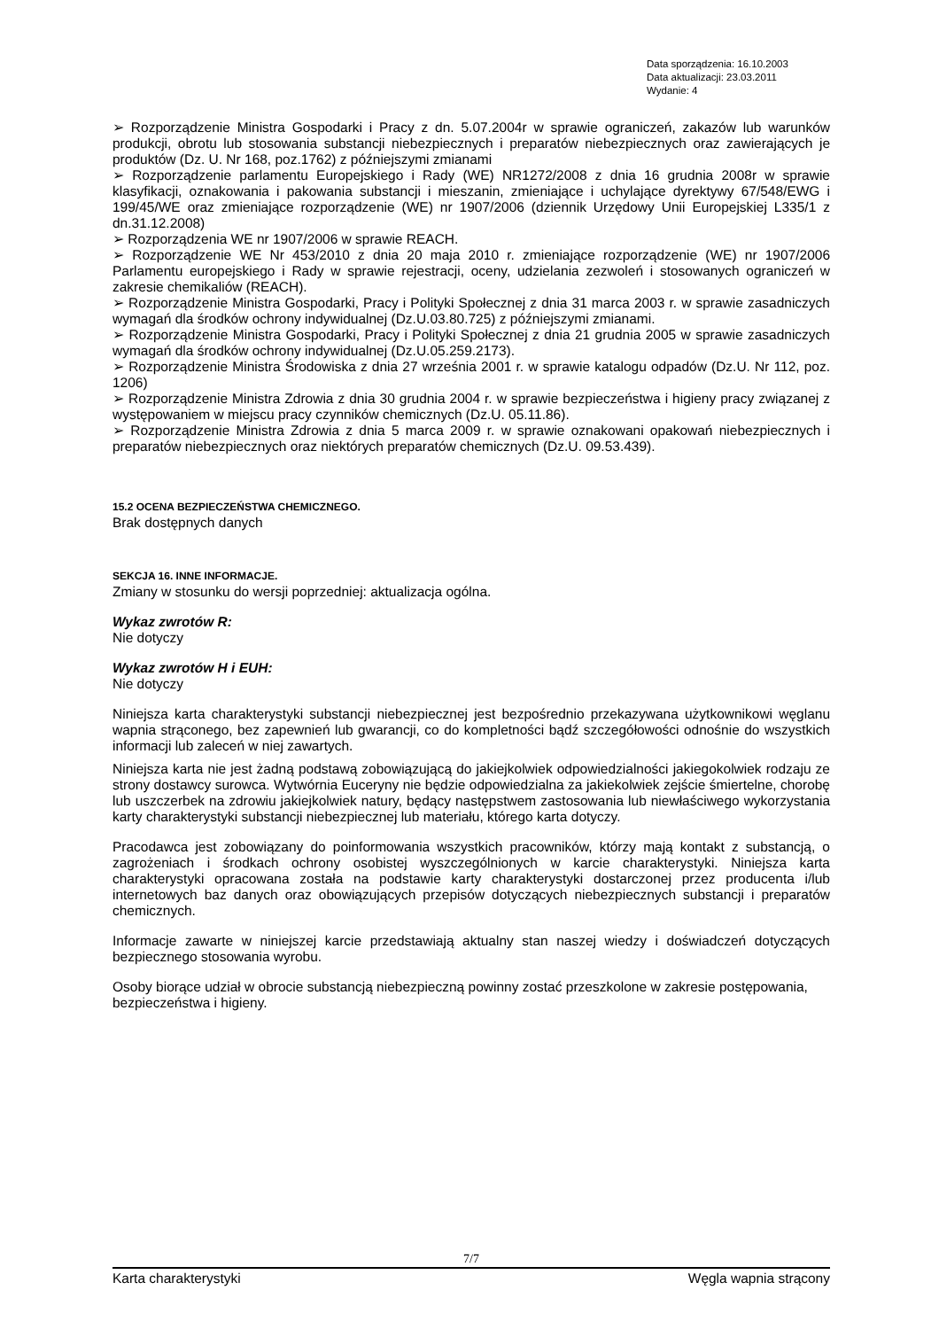Data sporządzenia: 16.10.2003
Data aktualizacji: 23.03.2011
Wydanie: 4
➢ Rozporządzenie Ministra Gospodarki i Pracy z dn. 5.07.2004r w sprawie ograniczeń, zakazów lub warunków produkcji, obrotu lub stosowania substancji niebezpiecznych i preparatów niebezpiecznych oraz zawierających je produktów (Dz. U. Nr 168, poz.1762) z późniejszymi zmianami
➢ Rozporządzenie parlamentu Europejskiego i Rady (WE) NR1272/2008 z dnia 16 grudnia 2008r w sprawie klasyfikacji, oznakowania i pakowania substancji i mieszanin, zmieniające i uchylające dyrektywy 67/548/EWG i 199/45/WE oraz zmieniające rozporządzenie (WE) nr 1907/2006 (dziennik Urzędowy Unii Europejskiej L335/1 z dn.31.12.2008)
➢ Rozporządzenia WE nr 1907/2006 w sprawie REACH.
➢ Rozporządzenie WE Nr 453/2010 z dnia 20 maja 2010 r. zmieniające rozporządzenie (WE) nr 1907/2006 Parlamentu europejskiego i Rady w sprawie rejestracji, oceny, udzielania zezwoleń i stosowanych ograniczeń w zakresie chemikaliów (REACH).
➢ Rozporządzenie Ministra Gospodarki, Pracy i Polityki Społecznej z dnia 31 marca 2003 r. w sprawie zasadniczych wymagań dla środków ochrony indywidualnej (Dz.U.03.80.725) z późniejszymi zmianami.
➢ Rozporządzenie Ministra Gospodarki, Pracy i Polityki Społecznej z dnia 21 grudnia 2005 w sprawie zasadniczych wymagań dla środków ochrony indywidualnej (Dz.U.05.259.2173).
➢ Rozporządzenie Ministra Środowiska z dnia 27 września 2001 r. w sprawie katalogu odpadów (Dz.U. Nr 112, poz. 1206)
➢ Rozporządzenie Ministra Zdrowia z dnia 30 grudnia 2004 r. w sprawie bezpieczeństwa i higieny pracy związanej z występowaniem w miejscu pracy czynników chemicznych (Dz.U. 05.11.86).
➢ Rozporządzenie Ministra Zdrowia z dnia 5 marca 2009 r. w sprawie oznakowani opakowań niebezpiecznych i preparatów niebezpiecznych oraz niektórych preparatów chemicznych (Dz.U. 09.53.439).
15.2 OCENA BEZPIECZEŃSTWA CHEMICZNEGO.
Brak dostępnych danych
SEKCJA 16. INNE INFORMACJE.
Zmiany w stosunku do wersji poprzedniej: aktualizacja ogólna.
Wykaz zwrotów R:
Nie dotyczy
Wykaz zwrotów H i EUH:
Nie dotyczy
Niniejsza karta charakterystyki substancji niebezpiecznej jest bezpośrednio przekazywana użytkownikowi węglanu wapnia strąconego, bez zapewnień lub gwarancji, co do kompletności bądź szczegółowości odnośnie do wszystkich informacji lub zaleceń w niej zawartych.
Niniejsza karta nie jest żadną podstawą zobowiązującą do jakiejkolwiek odpowiedzialności jakiegokolwiek rodzaju ze strony dostawcy surowca. Wytwórnia Euceryny nie będzie odpowiedzialna za jakiekolwiek zejście śmiertelne, chorobę lub uszczerbek na zdrowiu jakiejkolwiek natury, będący następstwem zastosowania lub niewłaściwego wykorzystania karty charakterystyki substancji niebezpiecznej lub materiału, którego karta dotyczy.
Pracodawca jest zobowiązany do poinformowania wszystkich pracowników, którzy mają kontakt z substancją, o zagrożeniach i środkach ochrony osobistej wyszczególnionych w karcie charakterystyki. Niniejsza karta charakterystyki opracowana została na podstawie karty charakterystyki dostarczonej przez producenta i/lub internetowych baz danych oraz obowiązujących przepisów dotyczących niebezpiecznych substancji i preparatów chemicznych.
Informacje zawarte w niniejszej karcie przedstawiają aktualny stan naszej wiedzy i doświadczeń dotyczących bezpiecznego stosowania wyrobu.
Osoby biorące udział w obrocie substancją niebezpieczną powinny zostać przeszkolone w zakresie postępowania, bezpieczeństwa i higieny.
7/7
Karta charakterystyki Węgla wapnia strącony